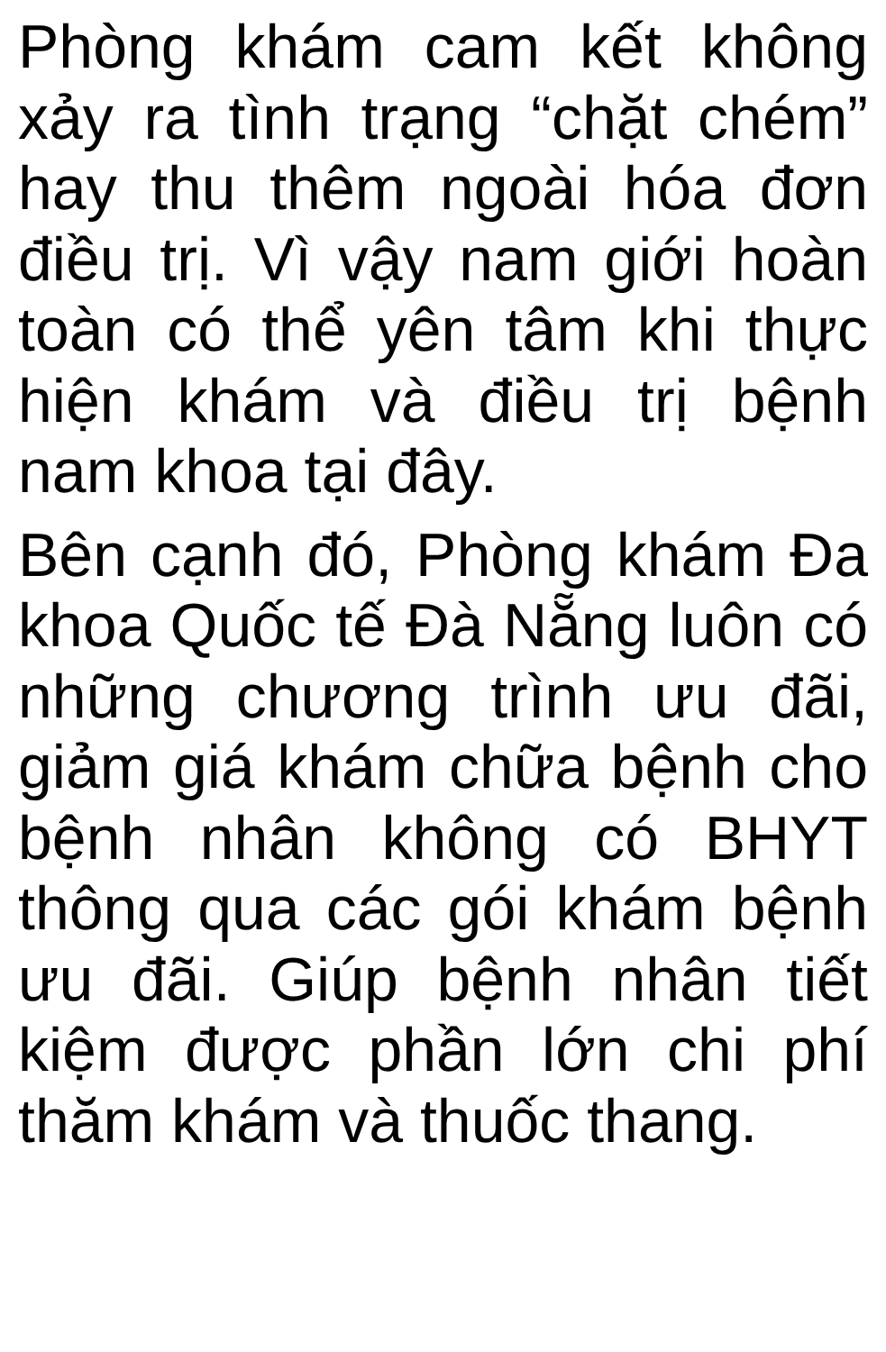Phòng khám cam kết không xảy ra tình trạng “chặt chém” hay thu thêm ngoài hóa đơn điều trị. Vì vậy nam giới hoàn toàn có thể yên tâm khi thực hiện khám và điều trị bệnh nam khoa tại đây.
Bên cạnh đó, Phòng khám Đa khoa Quốc tế Đà Nẵng luôn có những chương trình ưu đãi, giảm giá khám chữa bệnh cho bệnh nhân không có BHYT thông qua các gói khám bệnh ưu đãi. Giúp bệnh nhân tiết kiệm được phần lớn chi phí thăm khám và thuốc thang.